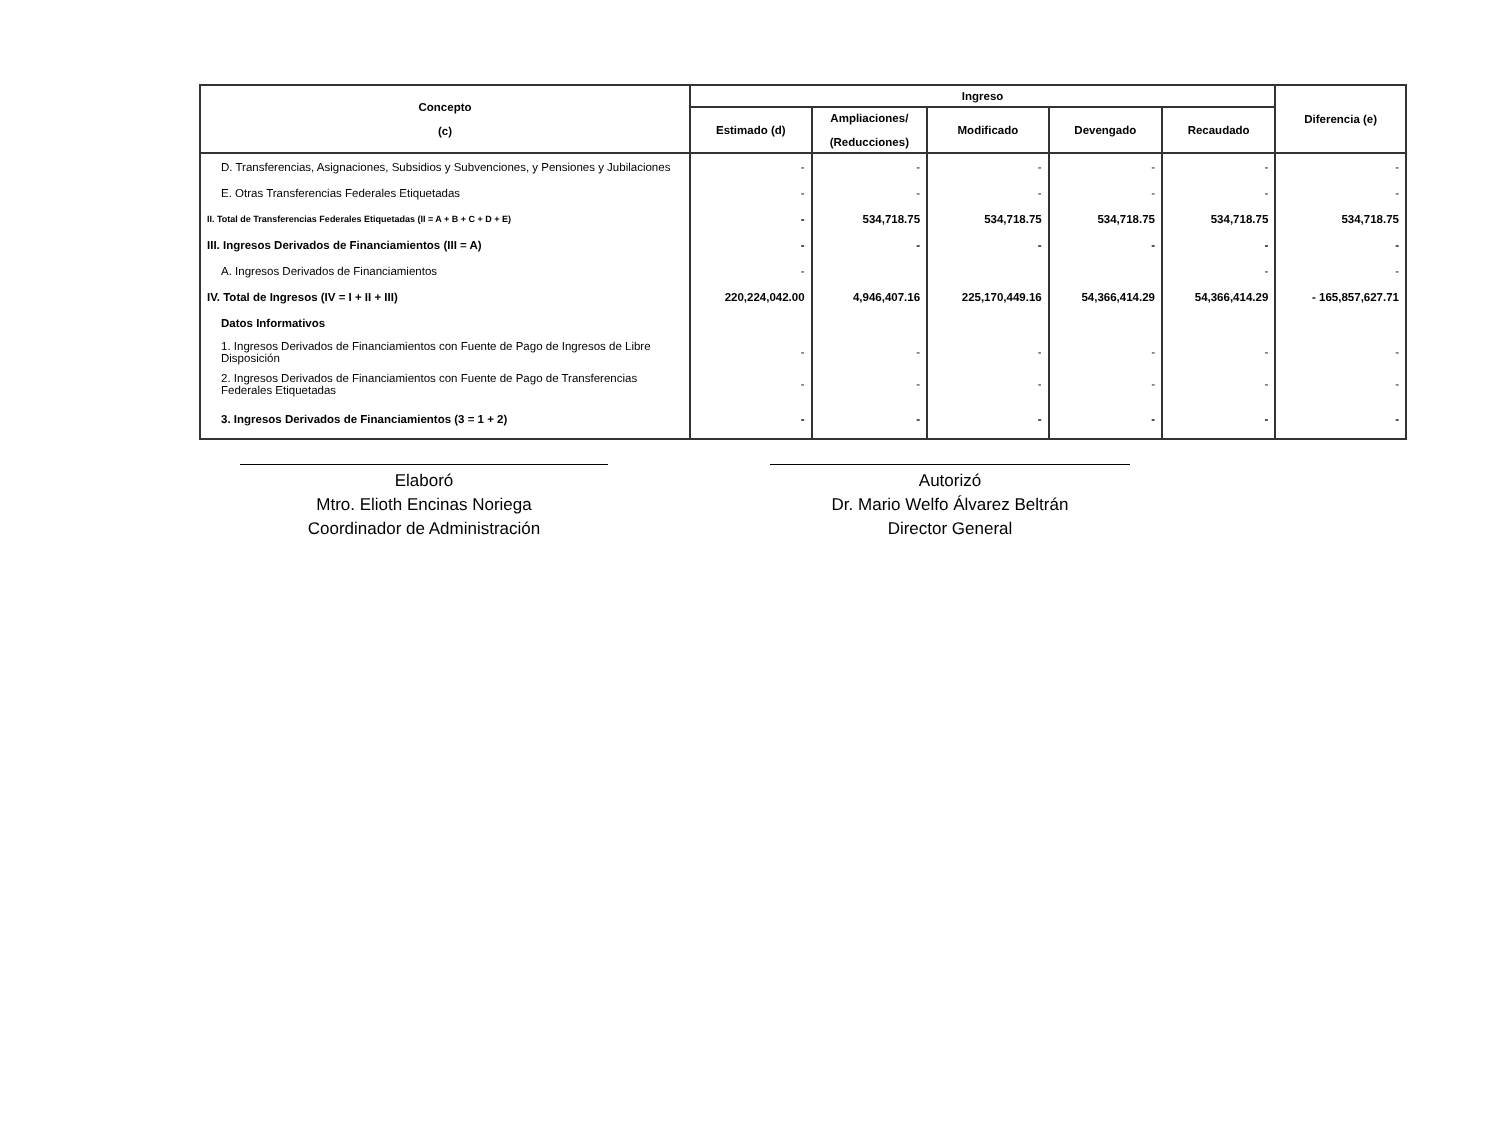| Concepto (c) | Ingreso | | | | | Diferencia (e) |
| --- | --- | --- | --- | --- | --- | --- |
| | Estimado (d) | Ampliaciones/ (Reducciones) | Modificado | Devengado | Recaudado | |
| D. Transferencias, Asignaciones, Subsidios y Subvenciones, y Pensiones y Jubilaciones | - | - | - | - | - | - |
| E. Otras Transferencias Federales Etiquetadas | - | - | - | - | - | - |
| II. Total de Transferencias Federales Etiquetadas (II = A + B + C + D + E) | - | 534,718.75 | 534,718.75 | 534,718.75 | 534,718.75 | 534,718.75 |
| III. Ingresos Derivados de Financiamientos (III = A) | - | - | - | - | - | - |
| A. Ingresos Derivados de Financiamientos | - | | | | - | - |
| IV. Total de Ingresos (IV = I + II + III) | 220,224,042.00 | 4,946,407.16 | 225,170,449.16 | 54,366,414.29 | 54,366,414.29 | - 165,857,627.71 |
| Datos Informativos | | | | | | |
| 1. Ingresos Derivados de Financiamientos con Fuente de Pago de Ingresos de Libre Disposición | - | - | - | - | - | - |
| 2. Ingresos Derivados de Financiamientos con Fuente de Pago de Transferencias Federales Etiquetadas | - | - | - | - | - | - |
| 3. Ingresos Derivados de Financiamientos (3 = 1 + 2) | - | - | - | - | - | - |
Elaboró
Mtro. Elioth Encinas Noriega
Coordinador de Administración
Autorizó
Dr. Mario Welfo Álvarez Beltrán
Director General